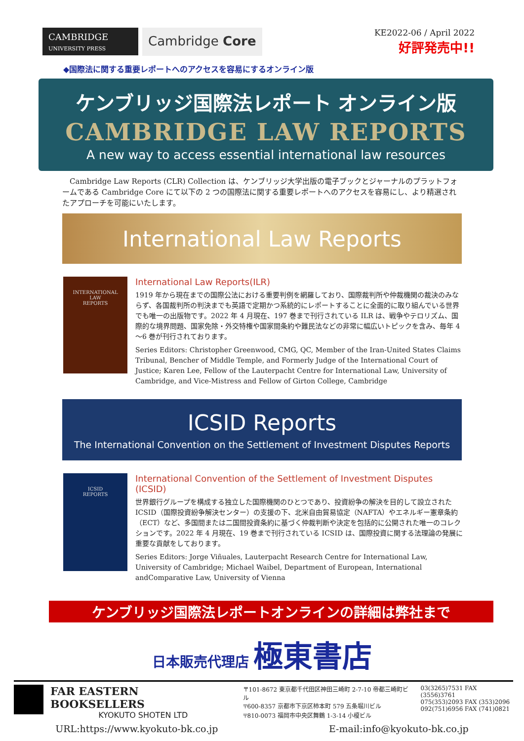CAMBRIDGE
UNIVERSITY PRESS
Cambridge Core
KE2022-06 / April 2022
好評発売中!!
◆国際法に関する重要レポートへのアクセスを容易にするオンライン版
ケンブリッジ国際法レポート オンライン版
CAMBRIDGE LAW REPORTS
A new way to access essential international law resources
　Cambridge Law Reports (CLR) Collection は、ケンブリッジ大学出版の電子ブックとジャーナルのプラットフォームである Cambridge Core にて以下の 2 つの国際法に関する重要レポートへのアクセスを容易にし、より精選されたアプローチを可能にいたします。
International Law Reports
INTERNATIONAL
LAW
REPORTS
International Law Reports(ILR)
1919 年から現在までの国際公法における重要判例を網羅しており、国際裁判所や仲裁機関の裁決のみならず、各国裁判所の判決までも英語で定期かつ系統的にレポートすることに全面的に取り組んでいる世界でも唯一の出版物です。2022 年 4 月現在、197 巻まで刊行されている ILR は、戦争やテロリズム、国際的な境界問題、国家免除・外交特権や国家間条約や難民法などの非常に幅広いトピックを含み、毎年 4～6 巻が刊行されております。
Series Editors: Christopher Greenwood, CMG, QC, Member of the Iran-United States Claims Tribunal, Bencher of Middle Temple, and Formerly Judge of the International Court of Justice; Karen Lee, Fellow of the Lauterpacht Centre for International Law, University of Cambridge, and Vice-Mistress and Fellow of Girton College, Cambridge
ICSID Reports
The International Convention on the Settlement of Investment Disputes Reports
ICSID
REPORTS
International Convention of the Settlement of Investment Disputes (ICSID)
世界銀行グループを構成する独立した国際機関のひとつであり、投資紛争の解決を目的して設立された ICSID（国際投資紛争解決センター）の支援の下、北米自由貿易協定（NAFTA）やエネルギー憲章条約（ECT）など、多国間または二国間投資条約に基づく仲裁判断や決定を包括的に公開された唯一のコレクションです。2022 年 4 月現在、19 巻まで刊行されている ICSID は、国際投資に関する法理論の発展に重要な貢献をしております。
Series Editors: Jorge Viñuales, Lauterpacht Research Centre for International Law, University of Cambridge; Michael Waibel, Department of European, International andComparative Law, University of Vienna
ケンブリッジ国際法レポートオンラインの詳細は弊社まで
日本販売代理店 極東書店
FAR EASTERN BOOKSELLERS
KYOKUTO SHOTEN LTD
〒101-8672 東京都千代田区神田三崎町 2-7-10 帝都三崎町ビル
〒600-8357 京都市下京区柿本町 579 五条堀川ビル
〒810-0073 福岡市中央区舞鶴 1-3-14 小榎ビル
03(3265)7531 FAX (3556)3761
075(353)2093 FAX (353)2096
092(751)6956 FAX (741)0821
URL:https://www.kyokuto-bk.co.jp E-mail:info@kyokuto-bk.co.jp